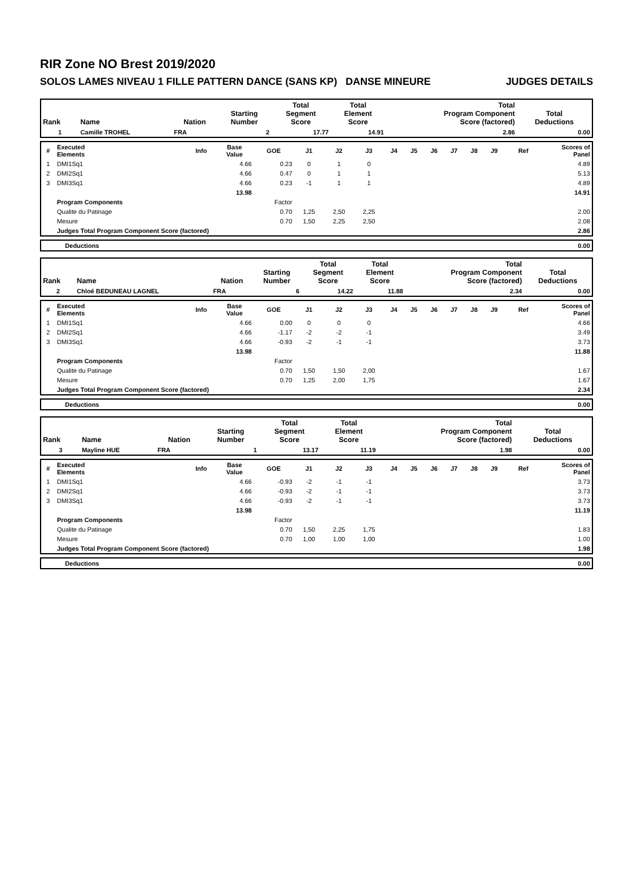RIR Zone NO Brest 2019/2020
SOLOS LAMES NIVEAU 1 FILLE PATTERN DANCE (SANS KP) DANSE MINEURE JUDGES DETAILS
| Rank | Name | Nation | Starting Number | Total Segment Score | Total Element Score | Total Program Component Score (factored) | Total Deductions |
| --- | --- | --- | --- | --- | --- | --- | --- |
| 1 | Camille TROHEL | FRA | 2 | 17.77 | 14.91 | 2.86 | 0.00 |
| # | Executed Elements | Info | Base Value | GOE | J1 | J2 | J3 | J4 | J5 | J6 | J7 | J8 | J9 | Ref | Scores of Panel |
| --- | --- | --- | --- | --- | --- | --- | --- | --- | --- | --- | --- | --- | --- | --- | --- |
| 1 | DMI1Sq1 | | 4.66 | 0.23 | 0 | 1 | 0 | | | | | | | | 4.89 |
| 2 | DMI2Sq1 | | 4.66 | 0.47 | 0 | 1 | 1 | | | | | | | | 5.13 |
| 3 | DMI3Sq1 | | 4.66 | 0.23 | -1 | 1 | 1 | | | | | | | | 4.89 |
| | | | 13.98 | | | | | | | | | | | | 14.91 |
| | Program Components | | | Factor | | | | | | | | | | | |
| | Qualite du Patinage | | | 0.70 | 1,25 | 2,50 | 2,25 | | | | | | | | 2.00 |
| | Mesure | | | 0.70 | 1,50 | 2,25 | 2,50 | | | | | | | | 2.08 |
| | Judges Total Program Component Score (factored) | | | | | | | | | | | | | | 2.86 |
| Deductions | 0.00 |
| Rank | Name | Nation | Starting Number | Total Segment Score | Total Element Score | Total Program Component Score (factored) | Total Deductions |
| --- | --- | --- | --- | --- | --- | --- | --- |
| 2 | Chloé BEDUNEAU LAGNEL | FRA | 6 | 14.22 | 11.88 | 2.34 | 0.00 |
| # | Executed Elements | Info | Base Value | GOE | J1 | J2 | J3 | J4 | J5 | J6 | J7 | J8 | J9 | Ref | Scores of Panel |
| --- | --- | --- | --- | --- | --- | --- | --- | --- | --- | --- | --- | --- | --- | --- | --- |
| 1 | DMI1Sq1 | | 4.66 | 0.00 | 0 | 0 | 0 | | | | | | | | 4.66 |
| 2 | DMI2Sq1 | | 4.66 | -1.17 | -2 | -2 | -1 | | | | | | | | 3.49 |
| 3 | DMI3Sq1 | | 4.66 | -0.93 | -2 | -1 | -1 | | | | | | | | 3.73 |
| | | | 13.98 | | | | | | | | | | | | 11.88 |
| | Program Components | | | Factor | | | | | | | | | | | |
| | Qualite du Patinage | | | 0.70 | 1,50 | 1,50 | 2,00 | | | | | | | | 1.67 |
| | Mesure | | | 0.70 | 1,25 | 2,00 | 1,75 | | | | | | | | 1.67 |
| | Judges Total Program Component Score (factored) | | | | | | | | | | | | | | 2.34 |
| Deductions | 0.00 |
| Rank | Name | Nation | Starting Number | Total Segment Score | Total Element Score | Total Program Component Score (factored) | Total Deductions |
| --- | --- | --- | --- | --- | --- | --- | --- |
| 3 | Mayline HUE | FRA | 1 | 13.17 | 11.19 | 1.98 | 0.00 |
| # | Executed Elements | Info | Base Value | GOE | J1 | J2 | J3 | J4 | J5 | J6 | J7 | J8 | J9 | Ref | Scores of Panel |
| --- | --- | --- | --- | --- | --- | --- | --- | --- | --- | --- | --- | --- | --- | --- | --- |
| 1 | DMI1Sq1 | | 4.66 | -0.93 | -2 | -1 | -1 | | | | | | | | 3.73 |
| 2 | DMI2Sq1 | | 4.66 | -0.93 | -2 | -1 | -1 | | | | | | | | 3.73 |
| 3 | DMI3Sq1 | | 4.66 | -0.93 | -2 | -1 | -1 | | | | | | | | 3.73 |
| | | | 13.98 | | | | | | | | | | | | 11.19 |
| | Program Components | | | Factor | | | | | | | | | | | |
| | Qualite du Patinage | | | 0.70 | 1,50 | 2,25 | 1,75 | | | | | | | | 1.83 |
| | Mesure | | | 0.70 | 1,00 | 1,00 | 1,00 | | | | | | | | 1.00 |
| | Judges Total Program Component Score (factored) | | | | | | | | | | | | | | 1.98 |
| Deductions | 0.00 |